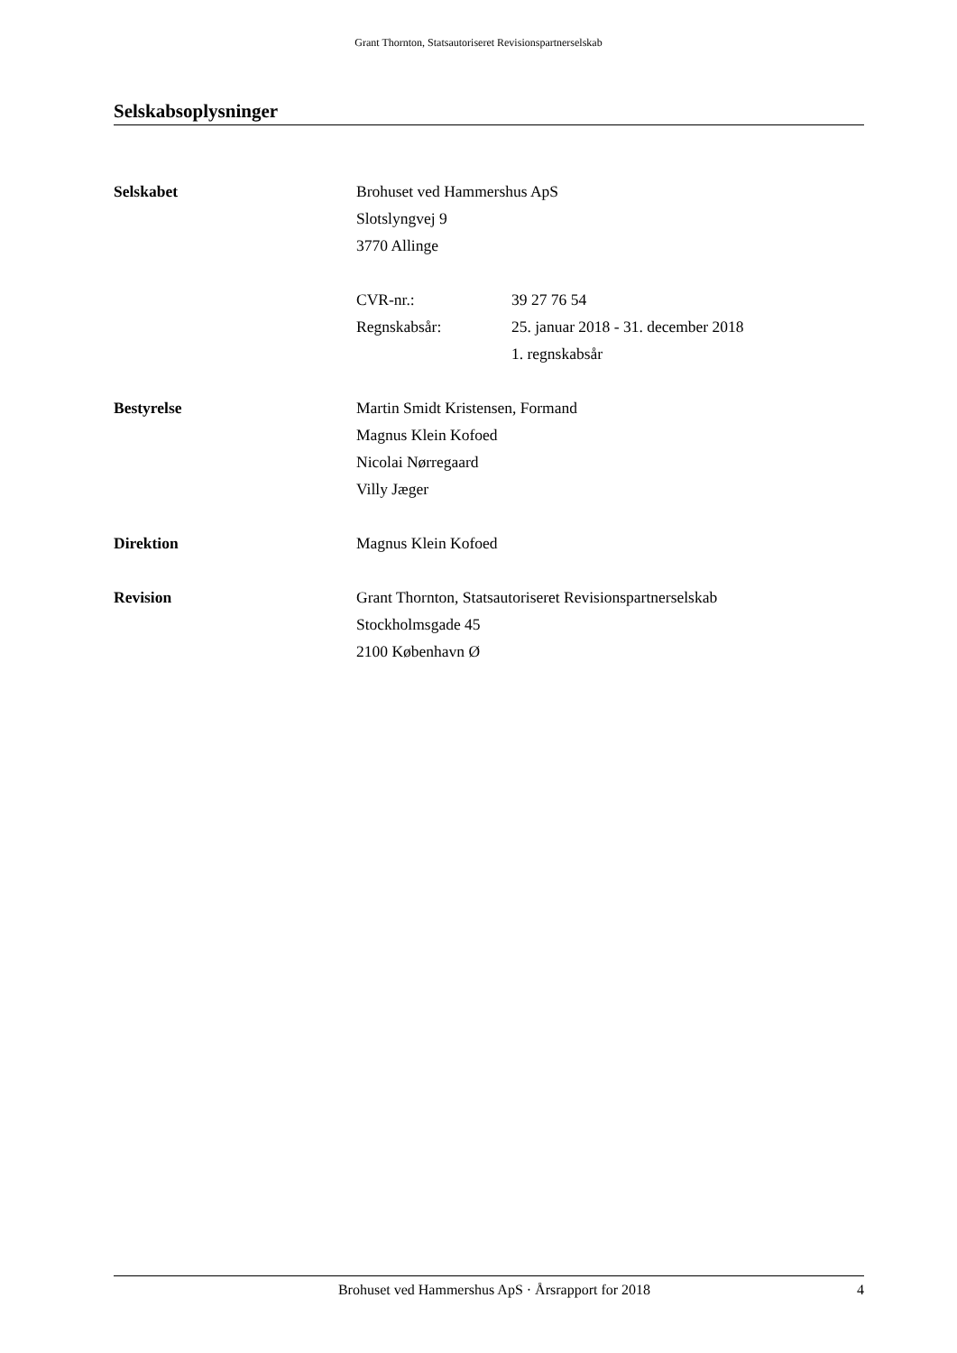Grant Thornton, Statsautoriseret Revisionspartnerselskab
Selskabsoplysninger
Selskabet Brohuset ved Hammershus ApS
Slotslyngvej 9
3770 Allinge
CVR-nr.: 39 27 76 54
Regnskabsår: 25. januar 2018 - 31. december 2018
1. regnskabsår
Bestyrelse Martin Smidt Kristensen, Formand
Magnus Klein Kofoed
Nicolai Nørregaard
Villy Jæger
Direktion Magnus Klein Kofoed
Revision Grant Thornton, Statsautoriseret Revisionspartnerselskab
Stockholmsgade 45
2100 København Ø
Brohuset ved Hammershus ApS · Årsrapport for 2018
4